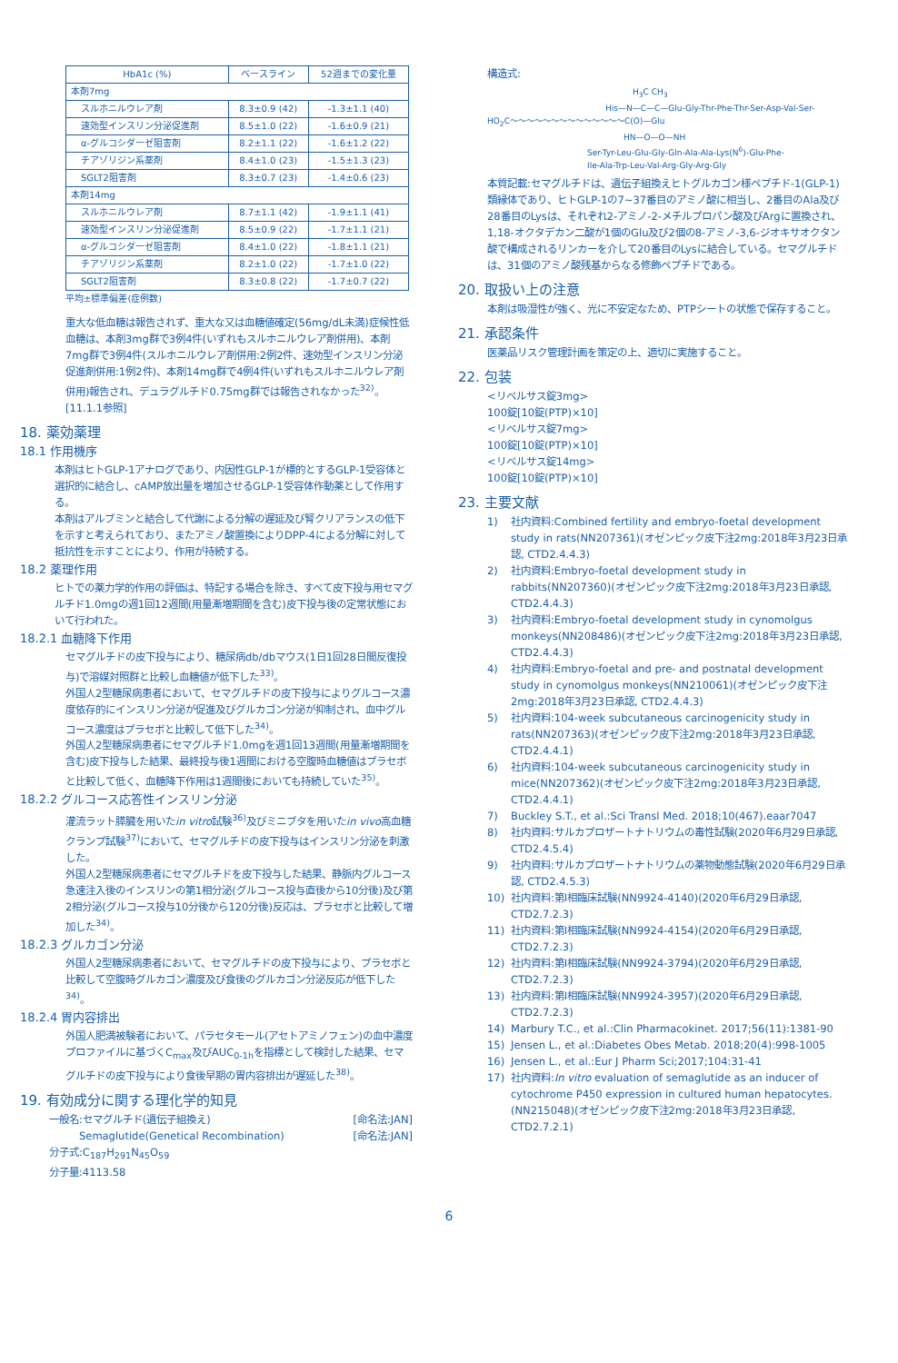| HbA1c (%) | ベースライン | 52週までの変化量 |
| --- | --- | --- |
| 本剤7mg | | |
| スルホニルウレア剤 | 8.3±0.9 (42) | -1.3±1.1 (40) |
| 速効型インスリン分泌促進剤 | 8.5±1.0 (22) | -1.6±0.9 (21) |
| α-グルコシダーゼ阻害剤 | 8.2±1.1 (22) | -1.6±1.2 (22) |
| チアゾリジン系薬剤 | 8.4±1.0 (23) | -1.5±1.3 (23) |
| SGLT2阻害剤 | 8.3±0.7 (23) | -1.4±0.6 (23) |
| 本剤14mg | | |
| スルホニルウレア剤 | 8.7±1.1 (42) | -1.9±1.1 (41) |
| 速効型インスリン分泌促進剤 | 8.5±0.9 (22) | -1.7±1.1 (21) |
| α-グルコシダーゼ阻害剤 | 8.4±1.0 (22) | -1.8±1.1 (21) |
| チアゾリジン系薬剤 | 8.2±1.0 (22) | -1.7±1.0 (22) |
| SGLT2阻害剤 | 8.3±0.8 (22) | -1.7±0.7 (22) |
平均±標準偏差(症例数)
重大な低血糖は報告されず、重大な又は血糖値確定(56mg/dL未満)症候性低血糖は、本剤3mg群で3例4件(いずれもスルホニルウレア剤併用)、本剤7mg群で3例4件(スルホニルウレア剤併用:2例2件、速効型インスリン分泌促進剤併用:1例2件)、本剤14mg群で4例4件(いずれもスルホニルウレア剤併用)報告され、デュラグルチド0.75mg群では報告されなかった<sup>32)</sup>。[11.1.1参照]
18. 薬効薬理
18.1 作用機序
本剤はヒトGLP-1アナログであり、内因性GLP-1が標的とするGLP-1受容体と選択的に結合し、cAMP放出量を増加させるGLP-1受容体作動薬として作用する。
本剤はアルブミンと結合して代謝による分解の遅延及び腎クリアランスの低下を示すと考えられており、またアミノ酸置換によりDPP-4による分解に対して抵抗性を示すことにより、作用が持続する。
18.2 薬理作用
ヒトでの薬力学的作用の評価は、特記する場合を除き、すべて皮下投与用セマグルチド1.0mgの週1回12週間(用量漸増期間を含む)皮下投与後の定常状態において行われた。
18.2.1 血糖降下作用
セマグルチドの皮下投与により、糖尿病db/dbマウス(1日1回28日間反復投与)で溶媒対照群と比較し血糖値が低下した<sup>33)</sup>。
外国人2型糖尿病患者において、セマグルチドの皮下投与によりグルコース濃度依存的にインスリン分泌が促進及びグルカゴン分泌が抑制され、血中グルコース濃度はプラセボと比較して低下した<sup>34)</sup>。
外国人2型糖尿病患者にセマグルチド1.0mgを週1回13週間(用量漸増期間を含む)皮下投与した結果、最終投与後1週間における空腹時血糖値はプラセボと比較して低く、血糖降下作用は1週間後においても持続していた<sup>35)</sup>。
18.2.2 グルコース応答性インスリン分泌
灌流ラット膵臓を用いたin vitro試験<sup>36)</sup>及びミニブタを用いたin vivo高血糖クランプ試験<sup>37)</sup>において、セマグルチドの皮下投与はインスリン分泌を刺激した。
外国人2型糖尿病患者にセマグルチドを皮下投与した結果、静脈内グルコース急速注入後のインスリンの第1相分泌(グルコース投与直後から10分後)及び第2相分泌(グルコース投与10分後から120分後)反応は、プラセボと比較して増加した<sup>34)</sup>。
18.2.3 グルカゴン分泌
外国人2型糖尿病患者において、セマグルチドの皮下投与により、プラセボと比較して空腹時グルカゴン濃度及び食後のグルカゴン分泌反応が低下した<sup>34)</sup>。
18.2.4 胃内容排出
外国人肥満被験者において、パラセタモール(アセトアミノフェン)の血中濃度プロファイルに基づくC<sub>max</sub>及びAUC<sub>0-1h</sub>を指標として検討した結果、セマグルチドの皮下投与により食後早期の胃内容排出が遅延した<sup>38)</sup>。
19. 有効成分に関する理化学的知見
一般名:セマグルチド(遺伝子組換え) [命名法:JAN]
　　　Semaglutide(Genetical Recombination) [命名法:JAN]
分子式:C<sub>187</sub>H<sub>291</sub>N<sub>45</sub>O<sub>59</sub>
分子量:4113.58
構造式:
H<sub>3</sub>C CH<sub>3</sub>
His—N—C—C—Glu-Gly-Thr-Phe-Thr-Ser-Asp-Val-Ser-
HO<sub>2</sub>C〜〜〜〜〜〜〜〜〜〜〜〜〜〜C(O)—Glu
HN—O—O—NH
Ser-Tyr-Leu-Glu-Gly-Gln-Ala-Ala-Lys(N<sup>6</sup>)-Glu-Phe-
Ile-Ala-Trp-Leu-Val-Arg-Gly-Arg-Gly
本質記載:セマグルチドは、遺伝子組換えヒトグルカゴン様ペプチド-1(GLP-1)類縁体であり、ヒトGLP-1の7~37番目のアミノ酸に相当し、2番目のAla及び28番目のLysは、それぞれ2-アミノ-2-メチルプロパン酸及びArgに置換され、1,18-オクタデカン二酸が1個のGlu及び2個の8-アミノ-3,6-ジオキサオクタン酸で構成されるリンカーを介して20番目のLysに結合している。セマグルチドは、31個のアミノ酸残基からなる修飾ペプチドである。
20. 取扱い上の注意
本剤は吸湿性が強く、光に不安定なため、PTPシートの状態で保存すること。
21. 承認条件
医薬品リスク管理計画を策定の上、適切に実施すること。
22. 包装
<リベルサス錠3mg>
100錠[10錠(PTP)×10]
<リベルサス錠7mg>
100錠[10錠(PTP)×10]
<リベルサス錠14mg>
100錠[10錠(PTP)×10]
23. 主要文献
1) 社内資料:Combined fertility and embryo-foetal development study in rats(NN207361)(オゼンピック皮下注2mg:2018年3月23日承認, CTD2.4.4.3)
2) 社内資料:Embryo-foetal development study in rabbits(NN207360)(オゼンピック皮下注2mg:2018年3月23日承認, CTD2.4.4.3)
3) 社内資料:Embryo-foetal development study in cynomolgus monkeys(NN208486)(オゼンピック皮下注2mg:2018年3月23日承認, CTD2.4.4.3)
4) 社内資料:Embryo-foetal and pre- and postnatal development study in cynomolgus monkeys(NN210061)(オゼンピック皮下注2mg:2018年3月23日承認, CTD2.4.4.3)
5) 社内資料:104-week subcutaneous carcinogenicity study in rats(NN207363)(オゼンピック皮下注2mg:2018年3月23日承認, CTD2.4.4.1)
6) 社内資料:104-week subcutaneous carcinogenicity study in mice(NN207362)(オゼンピック皮下注2mg:2018年3月23日承認, CTD2.4.4.1)
7) Buckley S.T., et al.:Sci Transl Med. 2018;10(467).eaar7047
8) 社内資料:サルカプロザートナトリウムの毒性試験(2020年6月29日承認, CTD2.4.5.4)
9) 社内資料:サルカプロザートナトリウムの薬物動態試験(2020年6月29日承認, CTD2.4.5.3)
10) 社内資料:第I相臨床試験(NN9924-4140)(2020年6月29日承認, CTD2.7.2.3)
11) 社内資料:第I相臨床試験(NN9924-4154)(2020年6月29日承認, CTD2.7.2.3)
12) 社内資料:第I相臨床試験(NN9924-3794)(2020年6月29日承認, CTD2.7.2.3)
13) 社内資料:第I相臨床試験(NN9924-3957)(2020年6月29日承認, CTD2.7.2.3)
14) Marbury T.C., et al.:Clin Pharmacokinet. 2017;56(11):1381-90
15) Jensen L., et al.:Diabetes Obes Metab. 2018;20(4):998-1005
16) Jensen L., et al.:Eur J Pharm Sci;2017;104:31-41
17) 社内資料:In vitro evaluation of semaglutide as an inducer of cytochrome P450 expression in cultured human hepatocytes.(NN215048)(オゼンピック皮下注2mg:2018年3月23日承認, CTD2.7.2.1)
6